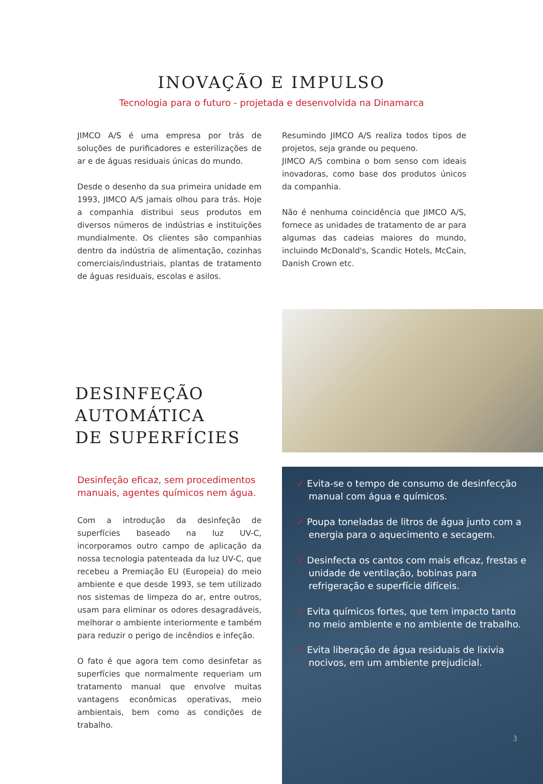INOVAÇÃO E IMPULSO
Tecnologia para o futuro - projetada e desenvolvida na Dinamarca
JIMCO A/S é uma empresa por trás de soluções de purificadores e esterilizações de ar e de águas residuais únicas do mundo.
Desde o desenho da sua primeira unidade em 1993, JIMCO A/S jamais olhou para trás. Hoje a companhia distribui seus produtos em diversos números de indústrias e instituições mundialmente. Os clientes são companhias dentro da indústria de alimentação, cozinhas comerciais/industriais, plantas de tratamento de águas residuais, escolas e asilos.
Resumindo JIMCO A/S realiza todos tipos de projetos, seja grande ou pequeno.
JIMCO A/S combina o bom senso com ideais inovadoras, como base dos produtos únicos da companhia.
Não é nenhuma coincidência que JIMCO A/S, fornece as unidades de tratamento de ar para algumas das cadeias maiores do mundo, incluindo McDonald's, Scandic Hotels, McCain, Danish Crown etc.
DESINFEÇÃO
AUTOMÁTICA
DE SUPERFÍCIES
Desinfeção eficaz, sem procedimentos manuais, agentes químicos nem água.
Com a introdução da desinfeção de superfícies baseado na luz UV-C, incorporamos outro campo de aplicação da nossa tecnologia patenteada da luz UV-C, que recebeu a Premiação EU (Europeia) do meio ambiente e que desde 1993, se tem utilizado nos sistemas de limpeza do ar, entre outros, usam para eliminar os odores desagradáveis, melhorar o ambiente interiormente e também para reduzir o perigo de incêndios e infeção.
O fato é que agora tem como desinfetar as superfícies que normalmente requeriam um tratamento manual que envolve muitas vantagens econômicas operativas, meio ambientais, bem como as condições de trabalho.
✓ Evita-se o tempo de consumo de desinfecção manual com água e químicos.
✓ Poupa toneladas de litros de água junto com a energia para o aquecimento e secagem.
✓ Desinfecta os cantos com mais eficaz, frestas e unidade de ventilação, bobinas para refrigeração e superfície difíceis.
✓ Evita químicos fortes, que tem impacto tanto no meio ambiente e no ambiente de trabalho.
✓ Evita liberação de água residuais de lixivia nocivos, em um ambiente prejudicial.
3